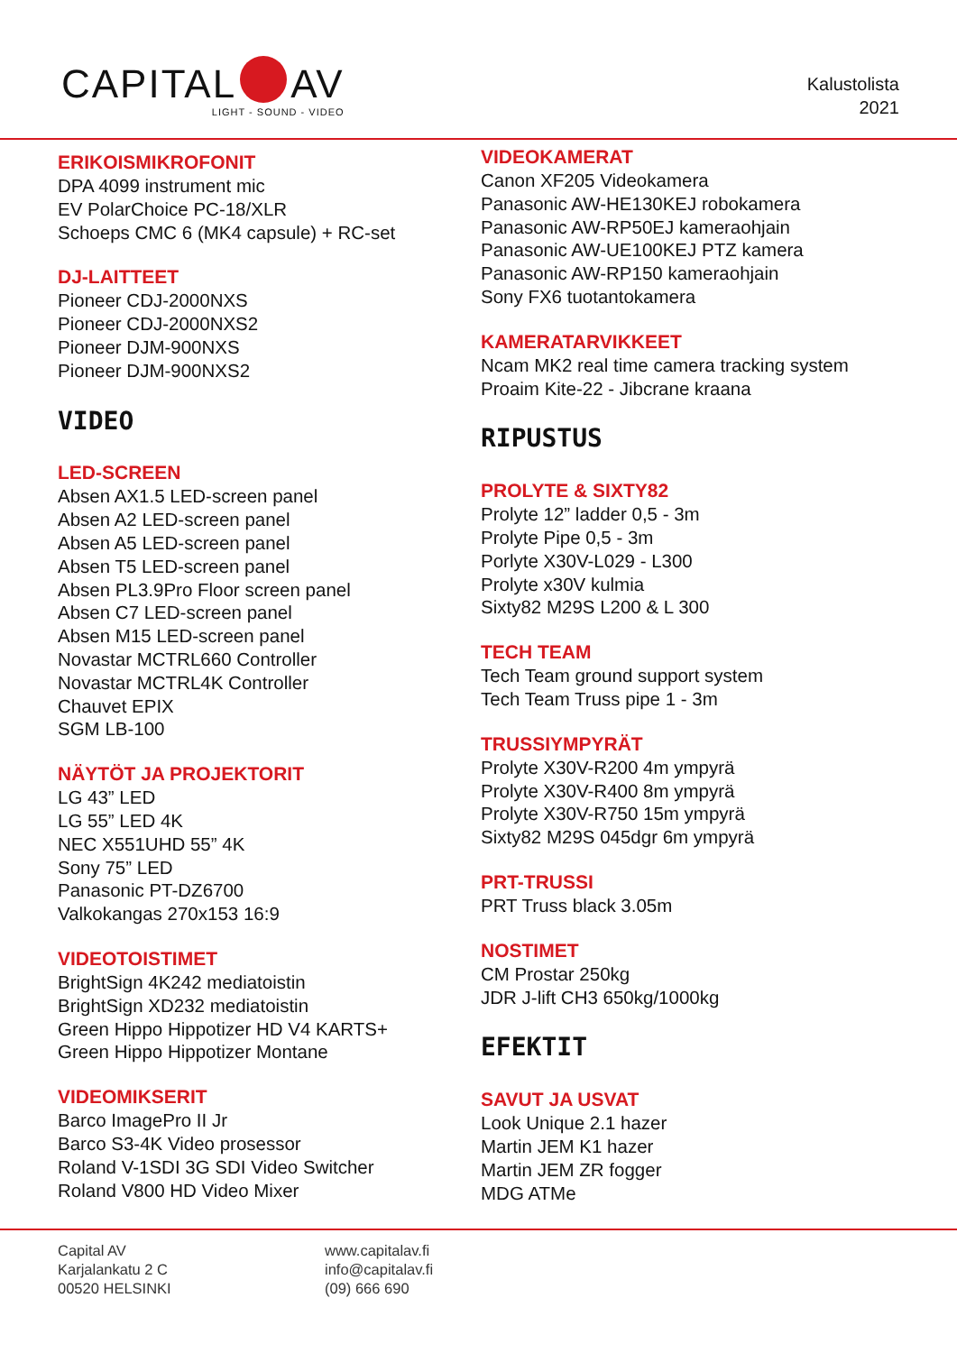CAPITAL AV
LIGHT - SOUND - VIDEO
Kalustolista
2021
ERIKOISMIKROFONIT
DPA 4099 instrument mic
EV PolarChoice PC-18/XLR
Schoeps CMC 6 (MK4 capsule) + RC-set
DJ-LAITTEET
Pioneer CDJ-2000NXS
Pioneer CDJ-2000NXS2
Pioneer DJM-900NXS
Pioneer DJM-900NXS2
VIDEO
LED-SCREEN
Absen AX1.5 LED-screen panel
Absen A2 LED-screen panel
Absen A5 LED-screen panel
Absen T5 LED-screen panel
Absen PL3.9Pro Floor screen panel
Absen C7 LED-screen panel
Absen M15 LED-screen panel
Novastar MCTRL660 Controller
Novastar MCTRL4K Controller
Chauvet EPIX
SGM LB-100
NÄYTÖT JA PROJEKTORIT
LG 43” LED
LG 55” LED 4K
NEC X551UHD 55” 4K
Sony 75” LED
Panasonic PT-DZ6700
Valkokangas 270x153 16:9
VIDEOTOISTIMET
BrightSign 4K242 mediatoistin
BrightSign XD232 mediatoistin
Green Hippo Hippotizer HD V4 KARTS+
Green Hippo Hippotizer Montane
VIDEOMIKSERIT
Barco ImagePro II Jr
Barco S3-4K Video prosessor
Roland V-1SDI 3G SDI Video Switcher
Roland V800 HD Video Mixer
VIDEOKAMERAT
Canon XF205 Videokamera
Panasonic AW-HE130KEJ robokamera
Panasonic AW-RP50EJ kameraohjain
Panasonic AW-UE100KEJ PTZ kamera
Panasonic AW-RP150 kameraohjain
Sony FX6 tuotantokamera
KAMERATARVIKKEET
Ncam MK2 real time camera tracking system
Proaim Kite-22 - Jibcrane kraana
RIPUSTUS
PROLYTE & SIXTY82
Prolyte 12” ladder 0,5 - 3m
Prolyte Pipe 0,5 - 3m
Porlyte X30V-L029 - L300
Prolyte x30V kulmia
Sixty82 M29S L200 & L 300
TECH TEAM
Tech Team ground support system
Tech Team Truss pipe 1 - 3m
TRUSSIYMPYRÄT
Prolyte X30V-R200 4m ympyrä
Prolyte X30V-R400 8m ympyrä
Prolyte X30V-R750 15m ympyrä
Sixty82 M29S 045dgr 6m ympyrä
PRT-TRUSSI
PRT Truss black 3.05m
NOSTIMET
CM Prostar 250kg
JDR J-lift CH3 650kg/1000kg
EFEKTIT
SAVUT JA USVAT
Look Unique 2.1 hazer
Martin JEM K1 hazer
Martin JEM ZR fogger
MDG ATMe
Capital AV
Karjalankatu 2 C
00520 HELSINKI
www.capitalav.fi
info@capitalav.fi
(09) 666 690